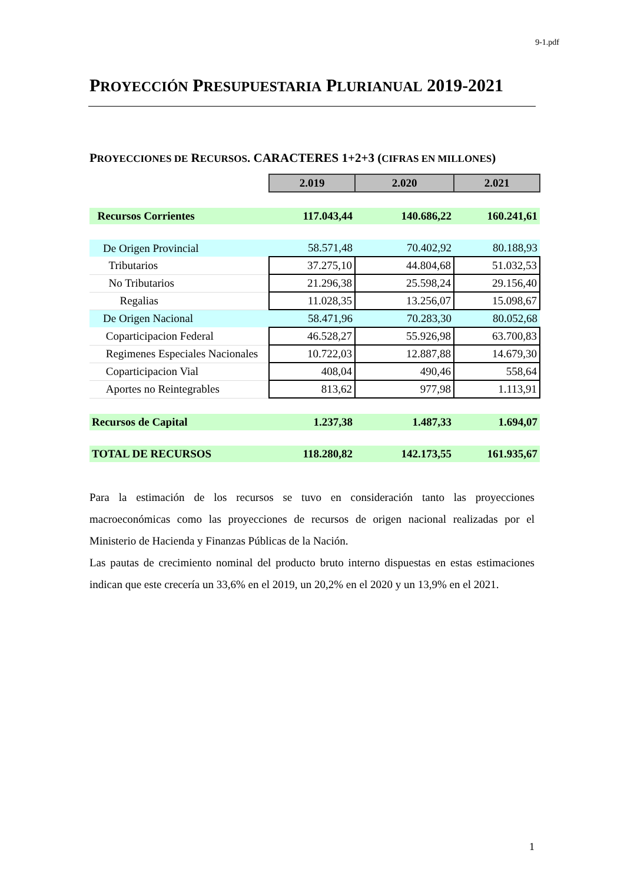9-1.pdf
PROYECCIÓN PRESUPUESTARIA PLURIANUAL 2019-2021
PROYECCIONES DE RECURSOS. CARACTERES 1+2+3 (CIFRAS EN MILLONES)
| | 2.019 | 2.020 | 2.021 |
| Recursos Corrientes | 117.043,44 | 140.686,22 | 160.241,61 |
| De Origen Provincial | 58.571,48 | 70.402,92 | 80.188,93 |
| Tributarios | 37.275,10 | 44.804,68 | 51.032,53 |
| No Tributarios | 21.296,38 | 25.598,24 | 29.156,40 |
| Regalias | 11.028,35 | 13.256,07 | 15.098,67 |
| De Origen Nacional | 58.471,96 | 70.283,30 | 80.052,68 |
| Coparticipacion Federal | 46.528,27 | 55.926,98 | 63.700,83 |
| Regimenes Especiales Nacionales | 10.722,03 | 12.887,88 | 14.679,30 |
| Coparticipacion Vial | 408,04 | 490,46 | 558,64 |
| Aportes no Reintegrables | 813,62 | 977,98 | 1.113,91 |
| Recursos de Capital | 1.237,38 | 1.487,33 | 1.694,07 |
| TOTAL DE RECURSOS | 118.280,82 | 142.173,55 | 161.935,67 |
Para la estimación de los recursos se tuvo en consideración tanto las proyecciones macroeconómicas como las proyecciones de recursos de origen nacional realizadas por el Ministerio de Hacienda y Finanzas Públicas de la Nación.
Las pautas de crecimiento nominal del producto bruto interno dispuestas en estas estimaciones indican que este crecería un 33,6% en el 2019, un 20,2% en el 2020 y un 13,9% en el 2021.
1